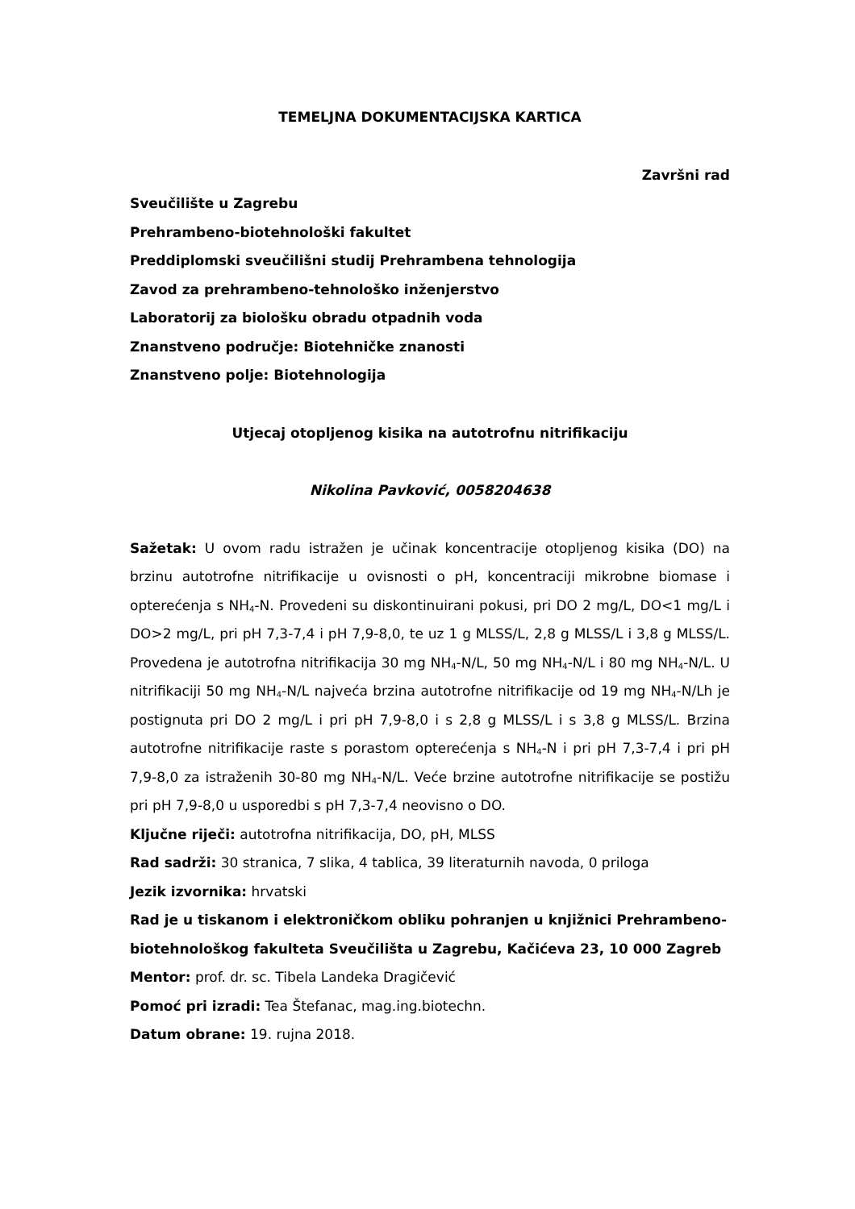TEMELJNA DOKUMENTACIJSKA KARTICA
Završni rad
Sveučilište u Zagrebu
Prehrambeno-biotehnološki fakultet
Preddiplomski sveučilišni studij Prehrambena tehnologija
Zavod za prehrambeno-tehnološko inženjerstvo
Laboratorij za biološku obradu otpadnih voda
Znanstveno područje: Biotehničke znanosti
Znanstveno polje: Biotehnologija
Utjecaj otopljenog kisika na autotrofnu nitrifikaciju
Nikolina Pavković, 0058204638
Sažetak: U ovom radu istražen je učinak koncentracije otopljenog kisika (DO) na brzinu autotrofne nitrifikacije u ovisnosti o pH, koncentraciji mikrobne biomase i opterećenja s NH<sub>4</sub>-N. Provedeni su diskontinuirani pokusi, pri DO 2 mg/L, DO<1 mg/L i DO>2 mg/L, pri pH 7,3-7,4 i pH 7,9-8,0, te uz 1 g MLSS/L, 2,8 g MLSS/L i 3,8 g MLSS/L. Provedena je autotrofna nitrifikacija 30 mg NH<sub>4</sub>-N/L, 50 mg NH<sub>4</sub>-N/L i 80 mg NH<sub>4</sub>-N/L. U nitrifikaciji 50 mg NH<sub>4</sub>-N/L najveća brzina autotrofne nitrifikacije od 19 mg NH<sub>4</sub>-N/Lh je postignuta pri DO 2 mg/L i pri pH 7,9-8,0 i s 2,8 g MLSS/L i s 3,8 g MLSS/L. Brzina autotrofne nitrifikacije raste s porastom opterećenja s NH<sub>4</sub>-N i pri pH 7,3-7,4 i pri pH 7,9-8,0 za istraženih 30-80 mg NH<sub>4</sub>-N/L. Veće brzine autotrofne nitrifikacije se postižu pri pH 7,9-8,0 u usporedbi s pH 7,3-7,4 neovisno o DO.
Ključne riječi: autotrofna nitrifikacija, DO, pH, MLSS
Rad sadrži: 30 stranica, 7 slika, 4 tablica, 39 literaturnih navoda, 0 priloga
Jezik izvornika: hrvatski
Rad je u tiskanom i elektroničkom obliku pohranjen u knjižnici Prehrambeno- biotehnološkog fakulteta Sveučilišta u Zagrebu, Kačićeva 23, 10 000 Zagreb
Mentor: prof. dr. sc. Tibela Landeka Dragičević
Pomoć pri izradi: Tea Štefanac, mag.ing.biotechn.
Datum obrane: 19. rujna 2018.